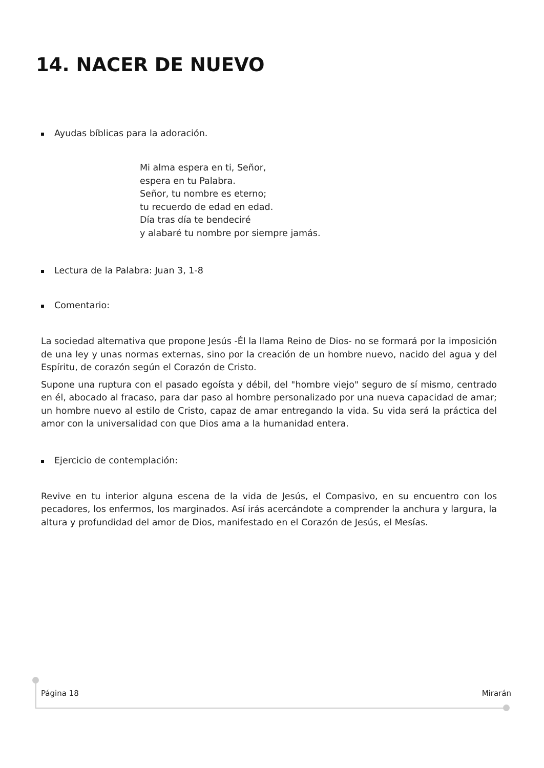14. NACER DE NUEVO
Ayudas bíblicas para la adoración.
Mi alma espera en ti, Señor,
espera en tu Palabra.
Señor, tu nombre es eterno;
tu recuerdo de edad en edad.
Día tras día te bendeciré
y alabaré tu nombre por siempre jamás.
Lectura de la Palabra: Juan 3, 1-8
Comentario:
La sociedad alternativa que propone Jesús -Él la llama Reino de Dios- no se formará por la imposición de una ley y unas normas externas, sino por la creación de un hombre nuevo, nacido del agua y del Espíritu, de corazón según el Corazón de Cristo.
Supone una ruptura con el pasado egoísta y débil, del "hombre viejo" seguro de sí mismo, centrado en él, abocado al fracaso, para dar paso al hombre personalizado por una nueva capacidad de amar; un hombre nuevo al estilo de Cristo, capaz de amar entregando la vida. Su vida será la práctica del amor con la universalidad con que Dios ama a la humanidad entera.
Ejercicio de contemplación:
Revive en tu interior alguna escena de la vida de Jesús, el Compasivo, en su encuentro con los pecadores, los enfermos, los marginados. Así irás acercándote a comprender la anchura y largura, la altura y profundidad del amor de Dios, manifestado en el Corazón de Jesús, el Mesías.
Página 18 Mirarán